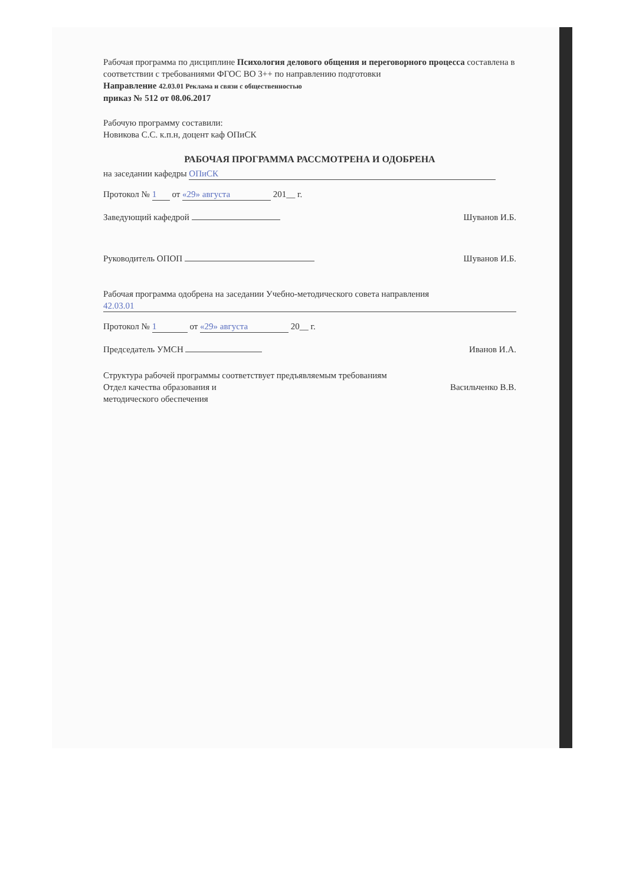Рабочая программа по дисциплине Психология делового общения и переговорного процесса составлена в соответствии с требованиями ФГОС ВО 3++ по направлению подготовки
Направление 42.03.01 Реклама и связи с общественностью
приказ № 512 от 08.06.2017
Рабочую программу составили:
Новикова С.С. к.п.н, доцент каф ОПиСК
РАБОЧАЯ ПРОГРАММА РАССМОТРЕНА И ОДОБРЕНА
на заседании кафедры ОПиСК
Протокол № 1 от «29» августа 201__ г.
Заведующий кафедрой Шуванов И.Б.
Руководитель ОПОП Шуванов И.Б.
Рабочая программа одобрена на заседании Учебно-методического совета направления
42.03.01
Протокол № 1 от «29» августа 20__ г.
Председатель УМСН Иванов И.А.
Структура рабочей программы соответствует предъявляемым требованиям
Отдел качества образования и
методического обеспечения Васильченко В.В.